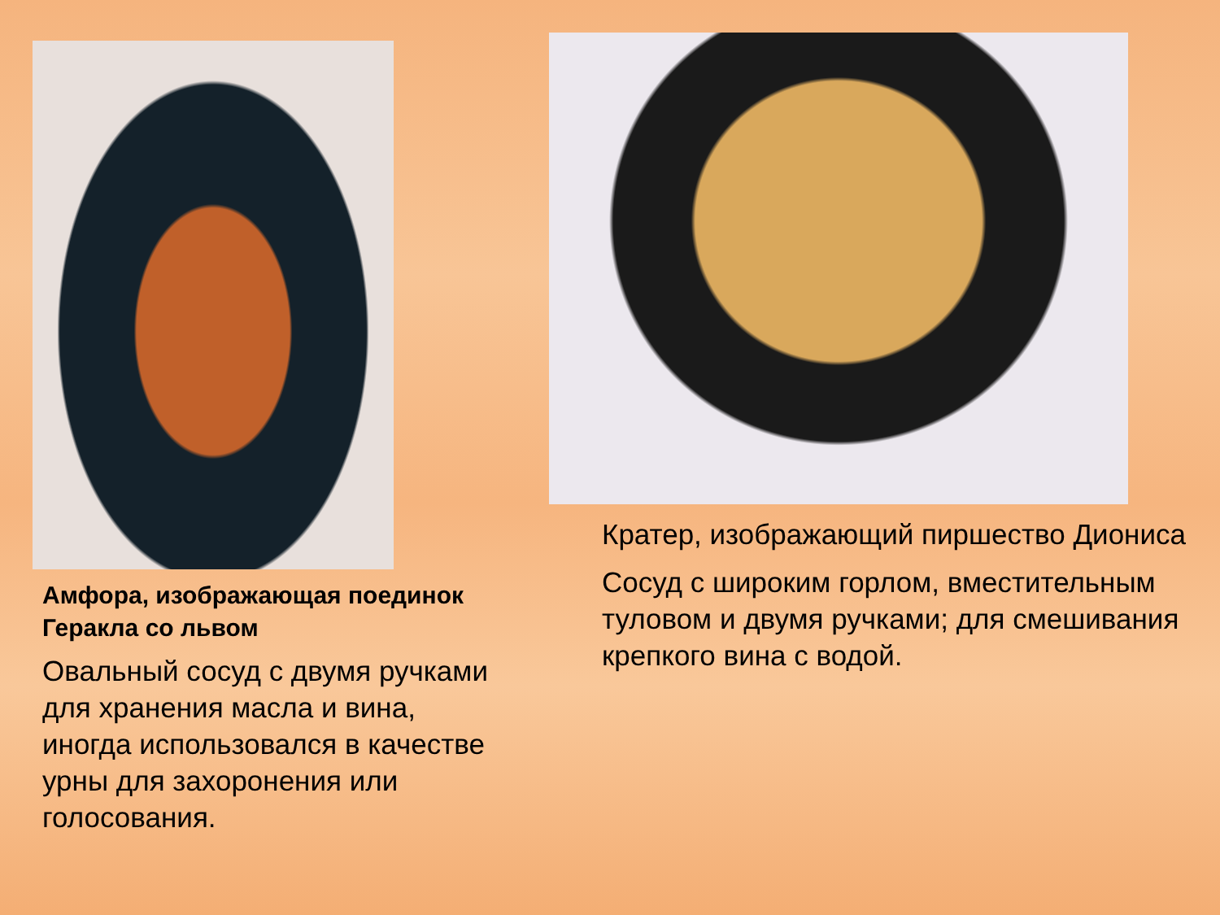Амфора, изображающая поединок Геракла со львом
Овальный сосуд с двумя ручками для хранения масла и вина, иногда использовался в качестве урны для захоронения или голосования.
Кратер, изображающий пиршество Диониса
Сосуд с широким горлом, вместительным туловом и двумя ручками; для смешивания крепкого вина с водой.